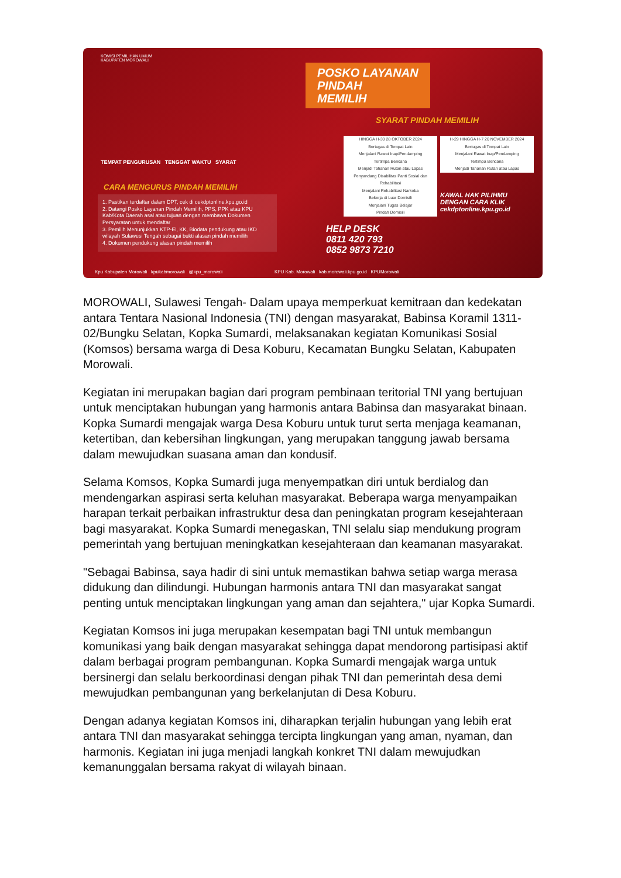KOMISI PEMILIHAN UMUM
KABUPATEN MOROWALI
POSKO LAYANAN
PINDAH
MEMILIH
SYARAT PINDAH MEMILIH
TEMPAT PENGURUSAN TENGGAT WAKTU SYARAT
CARA MENGURUS PINDAH MEMILIH
1. Pastikan terdaftar dalam DPT, cek di cekdptonline.kpu.go.id
2. Datangi Posko Layanan Pindah Memilih, PPS, PPK atau KPU Kab/Kota Daerah asal atau tujuan dengan membawa Dokumen Persyaratan untuk mendaftar
3. Pemilih Menunjukkan KTP-El, KK, Biodata pendukung atau IKD wilayah Sulawesi Tengah sebagai bukti alasan pindah memilih
4. Dokumen pendukung alasan pindah memilih
HINGGA H-30 28 OKTOBER 2024
Bertugas di Tempat Lain
Menjalani Rawat Inap/Pendamping
Tertimpa Bencana
Menjadi Tahanan Rutan atau Lapas
Penyandang Disabilitas Panti Sosial dan Rehabilitasi
Menjalani Rehabilitasi Narkoba
Bekerja di Luar Domisili
Menjalani Tugas Belajar
Pindah Domisili
H-29 HINGGA H-7 20 NOVEMBER 2024
Bertugas di Tempat Lain
Menjalani Rawat Inap/Pendamping
Tertimpa Bencana
Menjadi Tahanan Rutan atau Lapas
KAWAL HAK PILIHMU
DENGAN CARA KLIK
cekdptonline.kpu.go.id
HELP DESK
0811 420 793
0852 9873 7210
Kpu Kabupaten Morowali kpukabmorowali @kpu_morowali KPU Kab. Morowali kab.morowali.kpu.go.id KPUMorowali
MOROWALI, Sulawesi Tengah- Dalam upaya memperkuat kemitraan dan kedekatan antara Tentara Nasional Indonesia (TNI) dengan masyarakat, Babinsa Koramil 1311-02/Bungku Selatan, Kopka Sumardi, melaksanakan kegiatan Komunikasi Sosial (Komsos) bersama warga di Desa Koburu, Kecamatan Bungku Selatan, Kabupaten Morowali.
Kegiatan ini merupakan bagian dari program pembinaan teritorial TNI yang bertujuan untuk menciptakan hubungan yang harmonis antara Babinsa dan masyarakat binaan. Kopka Sumardi mengajak warga Desa Koburu untuk turut serta menjaga keamanan, ketertiban, dan kebersihan lingkungan, yang merupakan tanggung jawab bersama dalam mewujudkan suasana aman dan kondusif.
Selama Komsos, Kopka Sumardi juga menyempatkan diri untuk berdialog dan mendengarkan aspirasi serta keluhan masyarakat. Beberapa warga menyampaikan harapan terkait perbaikan infrastruktur desa dan peningkatan program kesejahteraan bagi masyarakat. Kopka Sumardi menegaskan, TNI selalu siap mendukung program pemerintah yang bertujuan meningkatkan kesejahteraan dan keamanan masyarakat.
"Sebagai Babinsa, saya hadir di sini untuk memastikan bahwa setiap warga merasa didukung dan dilindungi. Hubungan harmonis antara TNI dan masyarakat sangat penting untuk menciptakan lingkungan yang aman dan sejahtera," ujar Kopka Sumardi.
Kegiatan Komsos ini juga merupakan kesempatan bagi TNI untuk membangun komunikasi yang baik dengan masyarakat sehingga dapat mendorong partisipasi aktif dalam berbagai program pembangunan. Kopka Sumardi mengajak warga untuk bersinergi dan selalu berkoordinasi dengan pihak TNI dan pemerintah desa demi mewujudkan pembangunan yang berkelanjutan di Desa Koburu.
Dengan adanya kegiatan Komsos ini, diharapkan terjalin hubungan yang lebih erat antara TNI dan masyarakat sehingga tercipta lingkungan yang aman, nyaman, dan harmonis. Kegiatan ini juga menjadi langkah konkret TNI dalam mewujudkan kemanunggalan bersama rakyat di wilayah binaan.